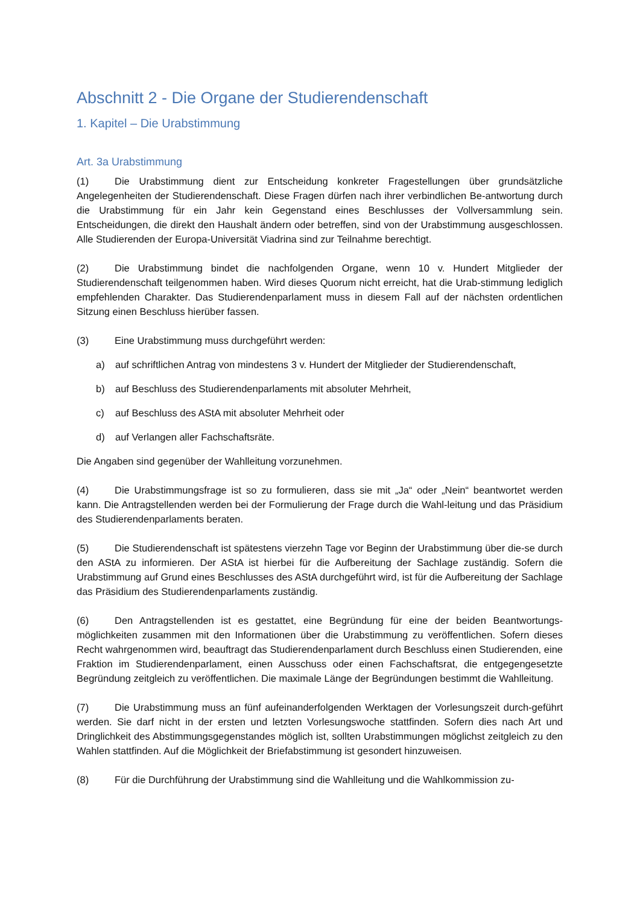Abschnitt 2 - Die Organe der Studierendenschaft
1. Kapitel – Die Urabstimmung
Art. 3a Urabstimmung
(1) Die Urabstimmung dient zur Entscheidung konkreter Fragestellungen über grundsätzliche Angelegenheiten der Studierendenschaft. Diese Fragen dürfen nach ihrer verbindlichen Be-antwortung durch die Urabstimmung für ein Jahr kein Gegenstand eines Beschlusses der Vollversammlung sein. Entscheidungen, die direkt den Haushalt ändern oder betreffen, sind von der Urabstimmung ausgeschlossen. Alle Studierenden der Europa-Universität Viadrina sind zur Teilnahme berechtigt.
(2) Die Urabstimmung bindet die nachfolgenden Organe, wenn 10 v. Hundert Mitglieder der Studierendenschaft teilgenommen haben. Wird dieses Quorum nicht erreicht, hat die Urab-stimmung lediglich empfehlenden Charakter. Das Studierendenparlament muss in diesem Fall auf der nächsten ordentlichen Sitzung einen Beschluss hierüber fassen.
(3) Eine Urabstimmung muss durchgeführt werden:
a) auf schriftlichen Antrag von mindestens 3 v. Hundert der Mitglieder der Studierendenschaft,
b) auf Beschluss des Studierendenparlaments mit absoluter Mehrheit,
c) auf Beschluss des AStA mit absoluter Mehrheit oder
d) auf Verlangen aller Fachschaftsräte.
Die Angaben sind gegenüber der Wahlleitung vorzunehmen.
(4) Die Urabstimmungsfrage ist so zu formulieren, dass sie mit „Ja“ oder „Nein“ beantwortet werden kann. Die Antragstellenden werden bei der Formulierung der Frage durch die Wahl-leitung und das Präsidium des Studierendenparlaments beraten.
(5) Die Studierendenschaft ist spätestens vierzehn Tage vor Beginn der Urabstimmung über die-se durch den AStA zu informieren. Der AStA ist hierbei für die Aufbereitung der Sachlage zuständig. Sofern die Urabstimmung auf Grund eines Beschlusses des AStA durchgeführt wird, ist für die Aufbereitung der Sachlage das Präsidium des Studierendenparlaments zuständig.
(6) Den Antragstellenden ist es gestattet, eine Begründung für eine der beiden Beantwortungs-möglichkeiten zusammen mit den Informationen über die Urabstimmung zu veröffentlichen. Sofern dieses Recht wahrgenommen wird, beauftragt das Studierendenparlament durch Beschluss einen Studierenden, eine Fraktion im Studierendenparlament, einen Ausschuss oder einen Fachschaftsrat, die entgegengesetzte Begründung zeitgleich zu veröffentlichen. Die maximale Länge der Begründungen bestimmt die Wahlleitung.
(7) Die Urabstimmung muss an fünf aufeinanderfolgenden Werktagen der Vorlesungszeit durch-geführt werden. Sie darf nicht in der ersten und letzten Vorlesungswoche stattfinden. Sofern dies nach Art und Dringlichkeit des Abstimmungsgegenstandes möglich ist, sollten Urabstimmungen möglichst zeitgleich zu den Wahlen stattfinden. Auf die Möglichkeit der Briefabstimmung ist gesondert hinzuweisen.
(8) Für die Durchführung der Urabstimmung sind die Wahlleitung und die Wahlkommission zu-